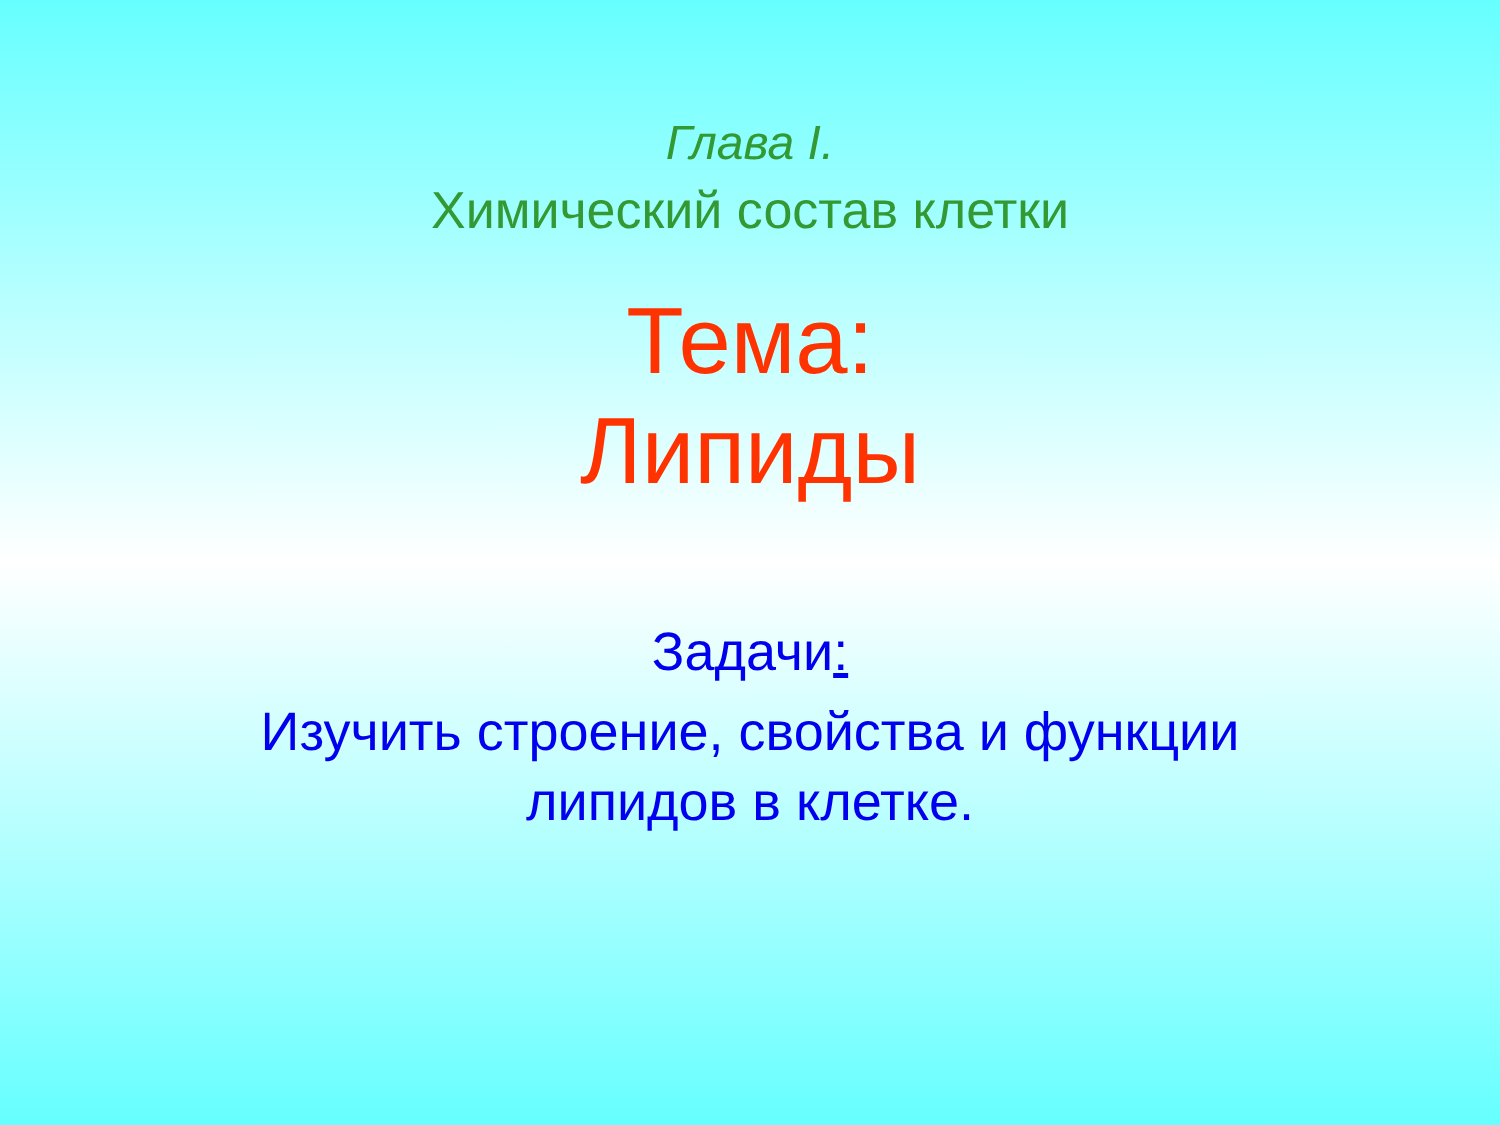Глава I.
Химический состав клетки
Тема:
Липиды
Задачи:
Изучить строение, свойства и функции
липидов в клетке.